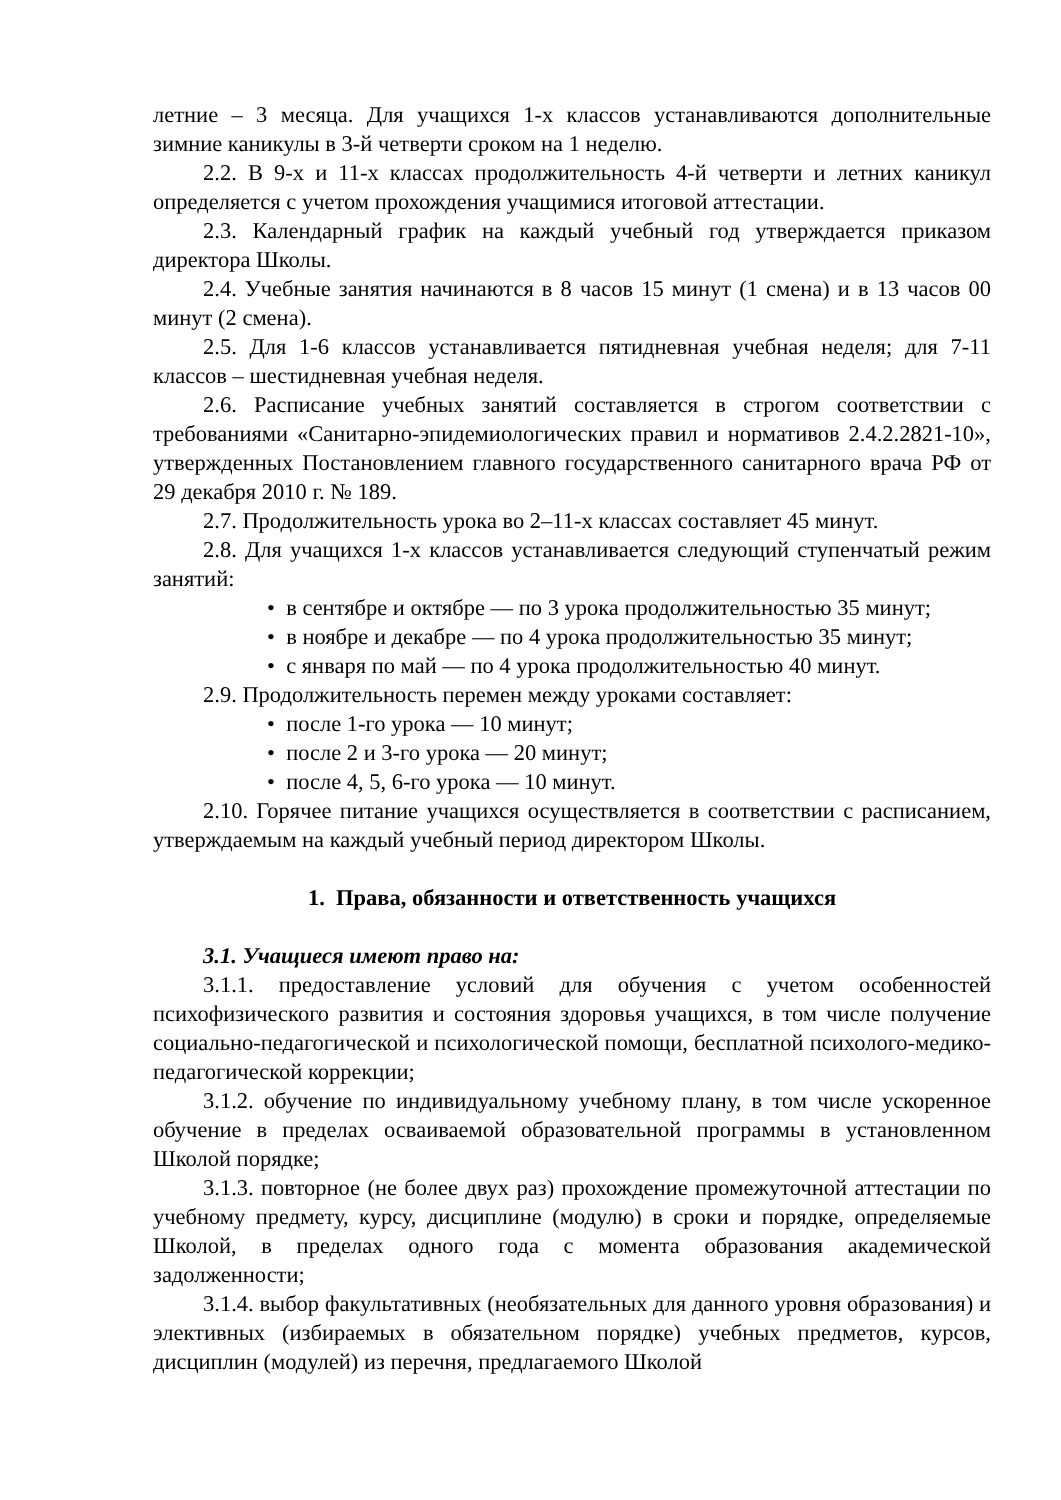летние – 3 месяца. Для учащихся 1-х классов устанавливаются дополнительные зимние каникулы в 3-й четверти сроком на 1 неделю.
2.2. В 9-х и 11-х классах продолжительность 4-й четверти и летних каникул определяется с учетом прохождения учащимися итоговой аттестации.
2.3. Календарный график на каждый учебный год утверждается приказом директора Школы.
2.4. Учебные занятия начинаются в 8 часов 15 минут (1 смена) и в 13 часов 00 минут (2 смена).
2.5. Для 1-6 классов устанавливается пятидневная учебная неделя; для 7-11 классов – шестидневная учебная неделя.
2.6. Расписание учебных занятий составляется в строгом соответствии с требованиями «Санитарно-эпидемиологических правил и нормативов 2.4.2.2821-10», утвержденных Постановлением главного государственного санитарного врача РФ от 29 декабря 2010 г. № 189.
2.7. Продолжительность урока во 2–11-х классах составляет 45 минут.
2.8. Для учащихся 1-х классов устанавливается следующий ступенчатый режим занятий:
• в сентябре и октябре — по 3 урока продолжительностью 35 минут;
• в ноябре и декабре — по 4 урока продолжительностью 35 минут;
• с января по май — по 4 урока продолжительностью 40 минут.
2.9. Продолжительность перемен между уроками составляет:
• после 1-го урока — 10 минут;
• после 2 и 3-го урока — 20 минут;
• после 4, 5, 6-го урока — 10 минут.
2.10. Горячее питание учащихся осуществляется в соответствии с расписанием, утверждаемым на каждый учебный период директором Школы.
1. Права, обязанности и ответственность учащихся
3.1. Учащиеся имеют право на:
3.1.1. предоставление условий для обучения с учетом особенностей психофизического развития и состояния здоровья учащихся, в том числе получение социально-педагогической и психологической помощи, бесплатной психолого-медико-педагогической коррекции;
3.1.2. обучение по индивидуальному учебному плану, в том числе ускоренное обучение в пределах осваиваемой образовательной программы в установленном Школой порядке;
3.1.3. повторное (не более двух раз) прохождение промежуточной аттестации по учебному предмету, курсу, дисциплине (модулю) в сроки и порядке, определяемые Школой, в пределах одного года с момента образования академической задолженности;
3.1.4. выбор факультативных (необязательных для данного уровня образования) и элективных (избираемых в обязательном порядке) учебных предметов, курсов, дисциплин (модулей) из перечня, предлагаемого Школой